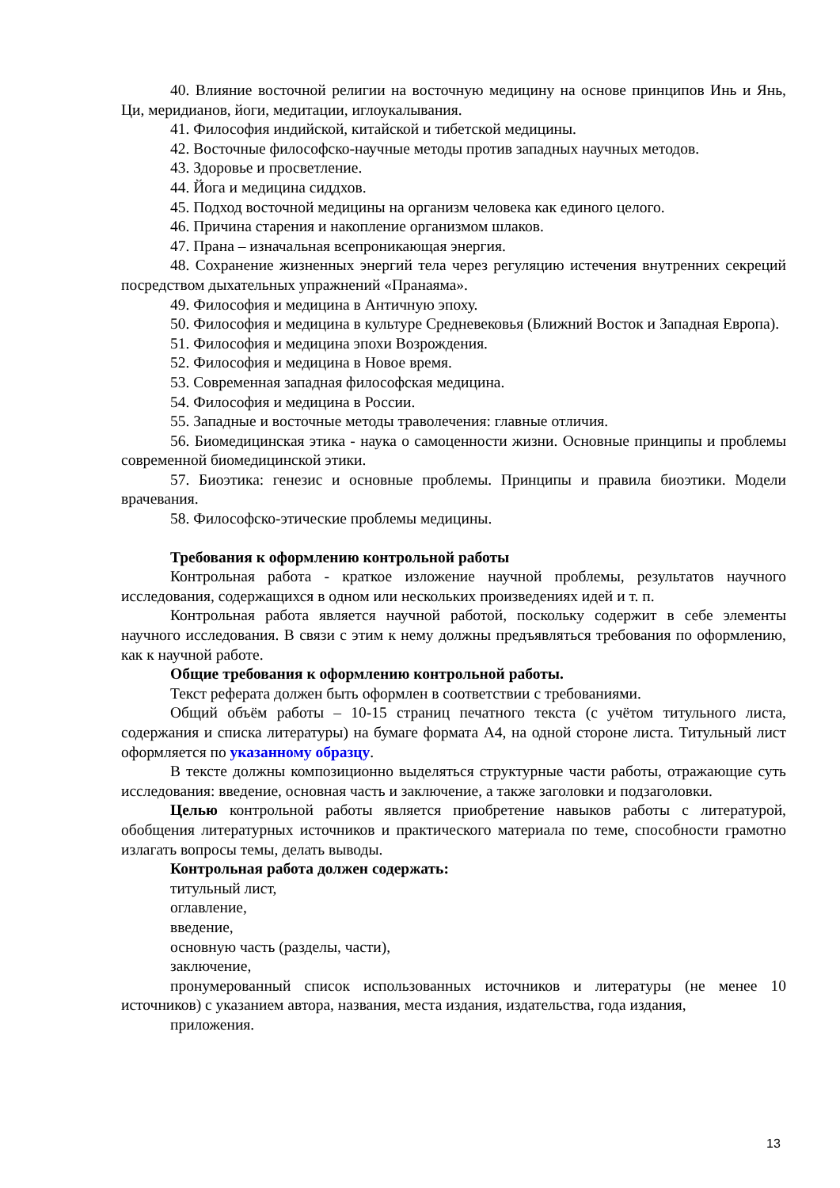40. Влияние восточной религии на восточную медицину на основе принципов Инь и Янь, Ци, меридианов, йоги, медитации, иглоукалывания.
41. Философия индийской, китайской и тибетской медицины.
42. Восточные философско-научные методы против западных научных методов.
43. Здоровье и просветление.
44. Йога и медицина сиддхов.
45. Подход восточной медицины на организм человека как единого целого.
46. Причина старения и накопление организмом шлаков.
47. Прана – изначальная всепроникающая энергия.
48. Сохранение жизненных энергий тела через регуляцию истечения внутренних секреций посредством дыхательных упражнений «Пранаяма».
49. Философия и медицина в Античную эпоху.
50. Философия и медицина в культуре Средневековья (Ближний Восток и Западная Европа).
51. Философия и медицина эпохи Возрождения.
52. Философия и медицина в Новое время.
53. Современная западная философская медицина.
54. Философия и медицина в России.
55. Западные и восточные методы траволечения: главные отличия.
56. Биомедицинская этика - наука о самоценности жизни. Основные принципы и проблемы современной биомедицинской этики.
57. Биоэтика: генезис и основные проблемы. Принципы и правила биоэтики. Модели врачевания.
58. Философско-этические проблемы медицины.
Требования к оформлению контрольной работы
Контрольная работа - краткое изложение научной проблемы, результатов научного исследования, содержащихся в одном или нескольких произведениях идей и т. п.
Контрольная работа является научной работой, поскольку содержит в себе элементы научного исследования. В связи с этим к нему должны предъявляться требования по оформлению, как к научной работе.
Общие требования к оформлению контрольной работы.
Текст реферата должен быть оформлен в соответствии с требованиями.
Общий объём работы – 10-15 страниц печатного текста (с учётом титульного листа, содержания и списка литературы) на бумаге формата А4, на одной стороне листа. Титульный лист оформляется по указанному образцу.
В тексте должны композиционно выделяться структурные части работы, отражающие суть исследования: введение, основная часть и заключение, а также заголовки и подзаголовки.
Целью контрольной работы является приобретение навыков работы с литературой, обобщения литературных источников и практического материала по теме, способности грамотно излагать вопросы темы, делать выводы.
Контрольная работа должен содержать:
титульный лист,
оглавление,
введение,
основную часть (разделы, части),
заключение,
пронумерованный список использованных источников и литературы (не менее 10 источников) с указанием автора, названия, места издания, издательства, года издания,
приложения.
13